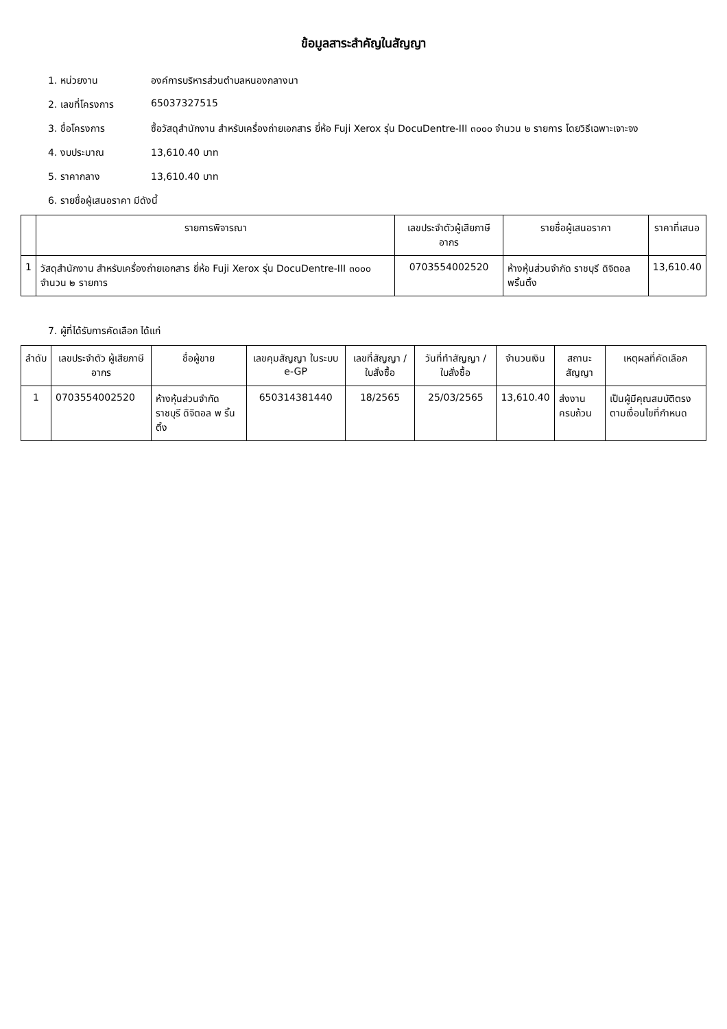ข้อมูลสาระสำคัญในสัญญา
1. หน่วยงาน องค์การบริหารส่วนตำบลหนองกลางนา
2. เลขที่โครงการ 65037327515
3. ชื่อโครงการ ซื้อวัสดุสำนักงาน สำหรับเครื่องถ่ายเอกสาร ยี่ห้อ Fuji Xerox รุ่น DocuDentre-III ๓๐๐๐ จำนวน ๒ รายการ โดยวิธีเฉพาะเจาะจง
4. งบประมาณ 13,610.40 บาท
5. ราคากลาง 13,610.40 บาท
6. รายชื่อผู้เสนอราคา มีดังนี้
| | รายการพิจารณา | เลขประจำตัวผู้เสียภาษีอากร | รายชื่อผู้เสนอราคา | ราคาที่เสนอ |
| --- | --- | --- | --- | --- |
| 1 | วัสดุสำนักงาน สำหรับเครื่องถ่ายเอกสาร ยี่ห้อ Fuji Xerox รุ่น DocuDentre-III ๓๐๐๐ จำนวน ๒ รายการ | 0703554002520 | ห้างหุ้นส่วนจำกัด ราชบุรี ดิจิตอล พริ้นติ้ง | 13,610.40 |
7. ผู้ที่ได้รับการคัดเลือก ได้แก่
| ลำดับ | เลขประจำตัว ผู้เสียภาษีอากร | ชื่อผู้ขาย | เลขคุมสัญญา ในระบบ e-GP | เลขที่สัญญา / ใบสั่งซื้อ | วันที่ทำสัญญา / ใบสั่งซื้อ | จำนวนเงิน | สถานะสัญญา | เหตุผลที่คัดเลือก |
| --- | --- | --- | --- | --- | --- | --- | --- | --- |
| 1 | 0703554002520 | ห้างหุ้นส่วนจำกัด ราชบุรี ดิจิตอล พ ริ้นติ้ง | 650314381440 | 18/2565 | 25/03/2565 | 13,610.40 | ส่งงานครบถ้วน | เป็นผู้มีคุณสมบัติตรงตามเงื่อนไขที่กำหนด |